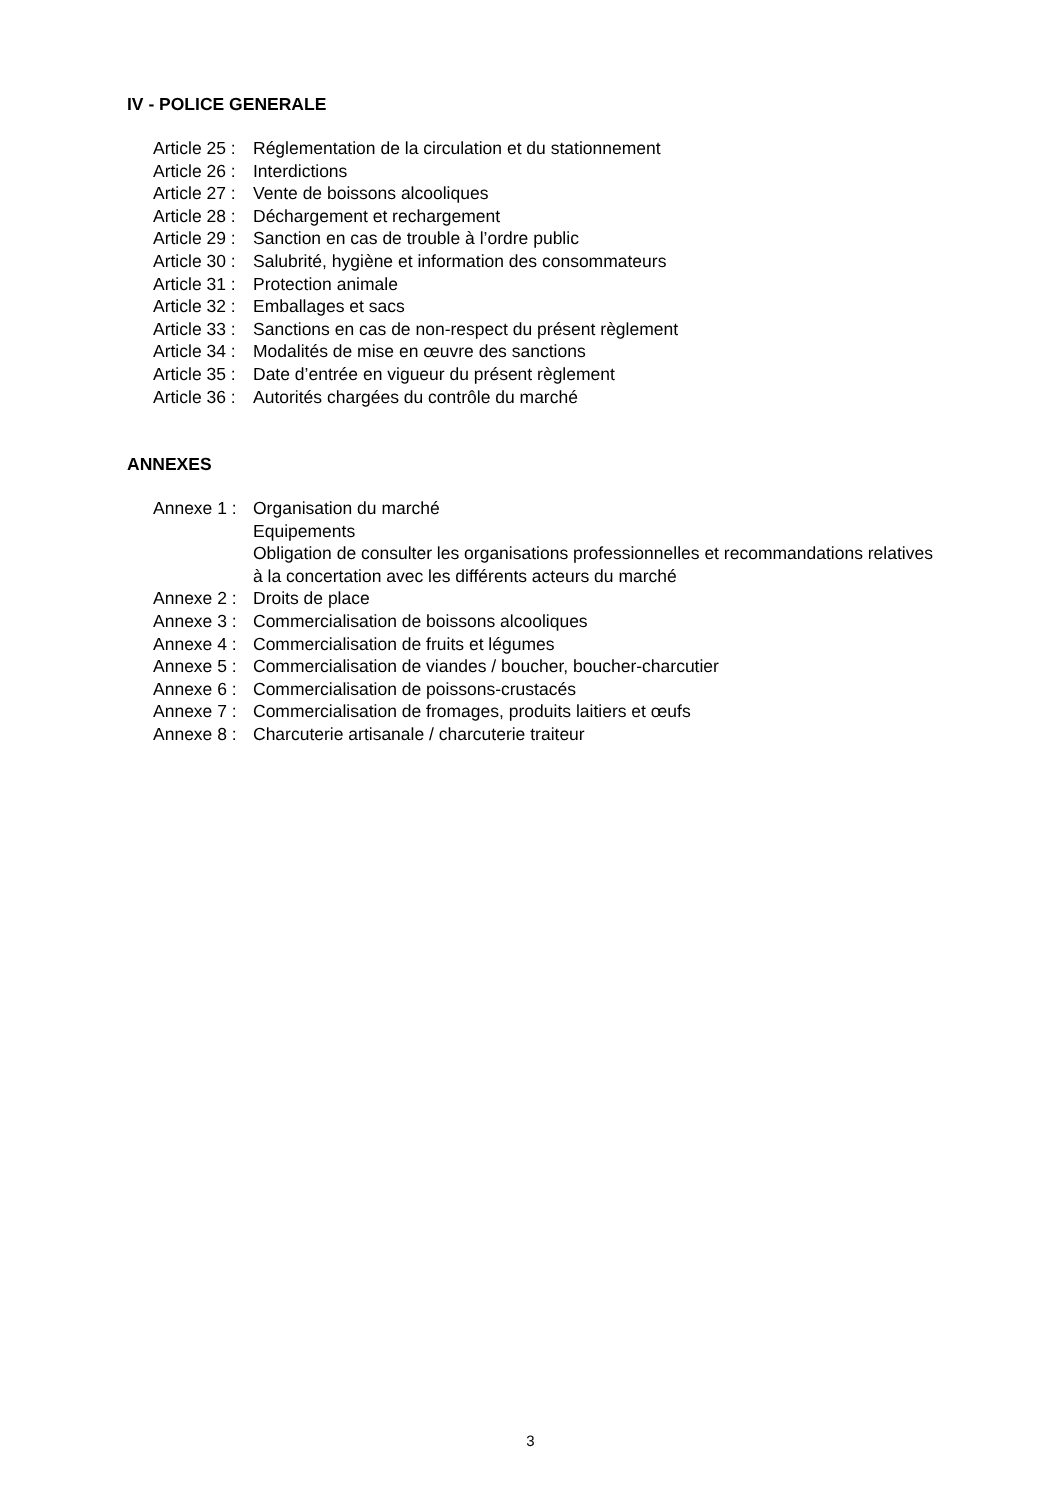IV - POLICE GENERALE
Article 25 : Réglementation de la circulation et du stationnement
Article 26 : Interdictions
Article 27 : Vente de boissons alcooliques
Article 28 : Déchargement et rechargement
Article 29 : Sanction en cas de trouble à l’ordre public
Article 30 : Salubrité, hygiène et information des consommateurs
Article 31 : Protection animale
Article 32 : Emballages et sacs
Article 33 : Sanctions en cas de non-respect du présent règlement
Article 34 : Modalités de mise en œuvre des sanctions
Article 35 : Date d’entrée en vigueur du présent règlement
Article 36 : Autorités chargées du contrôle du marché
ANNEXES
Annexe 1 : Organisation du marché
Equipements
Obligation de consulter les organisations professionnelles et recommandations relatives à la concertation avec les différents acteurs du marché
Annexe 2 : Droits de place
Annexe 3 : Commercialisation de boissons alcooliques
Annexe 4 : Commercialisation de fruits et légumes
Annexe 5 : Commercialisation de viandes / boucher, boucher-charcutier
Annexe 6 : Commercialisation de poissons-crustacés
Annexe 7 : Commercialisation de fromages, produits laitiers et œufs
Annexe 8 : Charcuterie artisanale / charcuterie traiteur
3